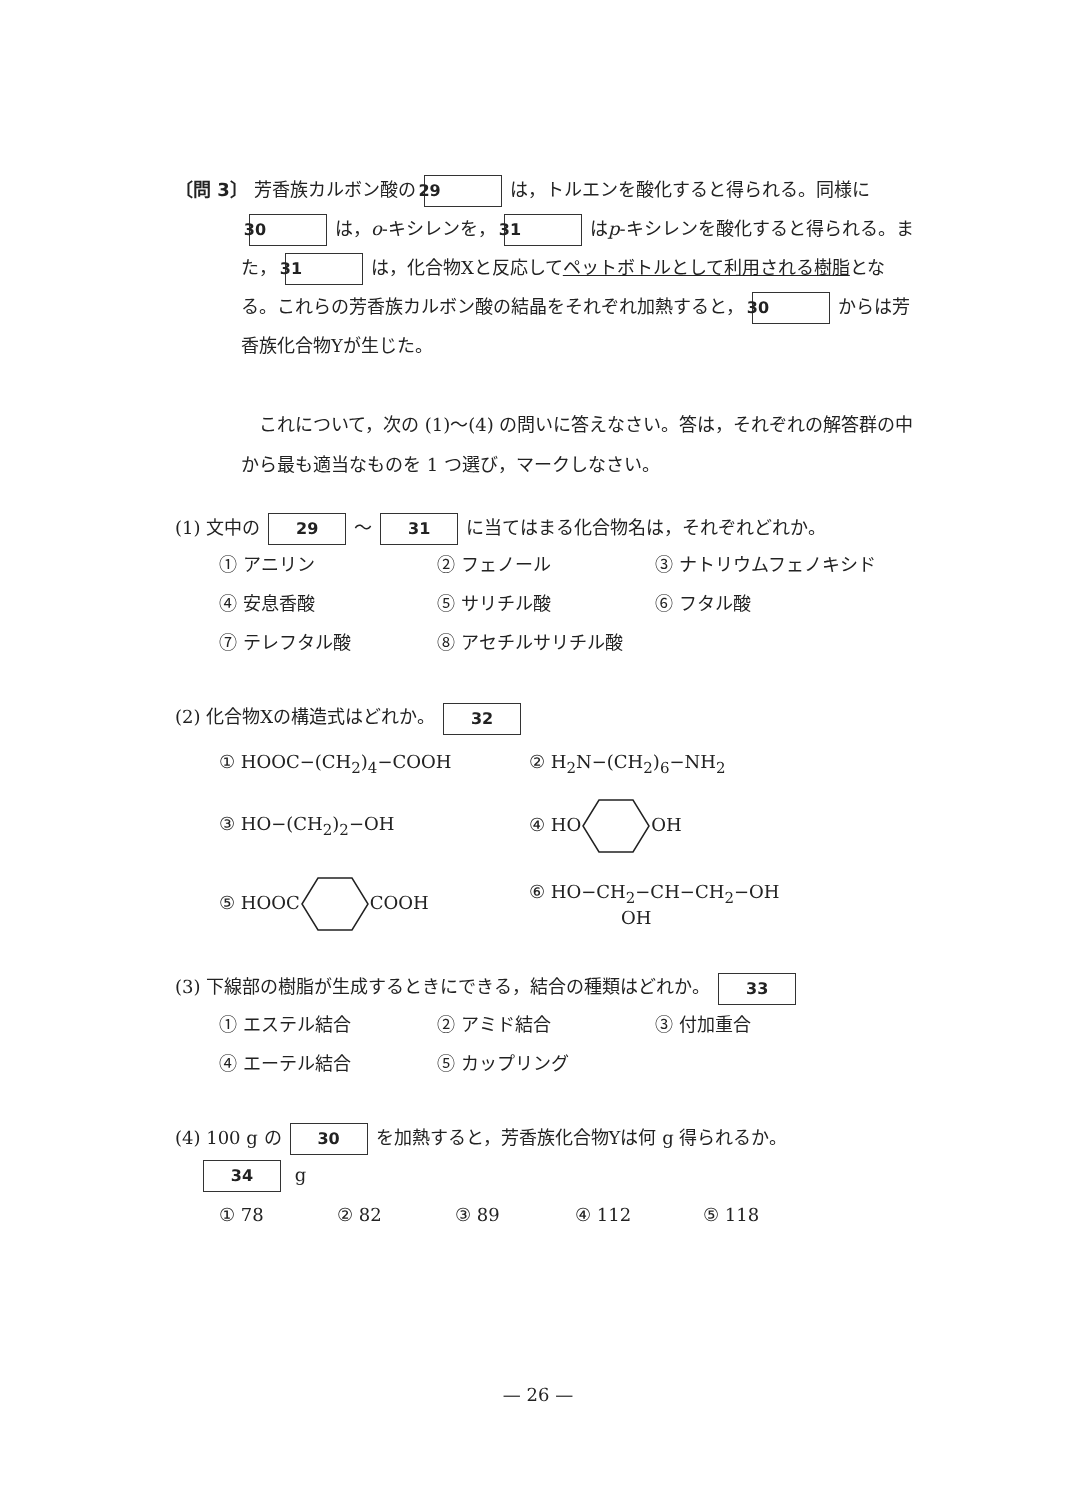〔問 3〕 芳香族カルボン酸の 29 は，トルエンを酸化すると得られる。同様に 30 は，o-キシレンを， 31 はp-キシレンを酸化すると得られる。また， 31 は，化合物Xと反応してペットボトルとして利用される樹脂となる。これらの芳香族カルボン酸の結晶をそれぞれ加熱すると， 30 からは芳香族化合物Yが生じた。
　これについて，次の (1)〜(4) の問いに答えなさい。答は，それぞれの解答群の中から最も適当なものを 1 つ選び，マークしなさい。
(1) 文中の 29 〜 31 に当てはまる化合物名は，それぞれどれか。
① アニリン ② フェノール ③ ナトリウムフェノキシド
④ 安息香酸 ⑤ サリチル酸 ⑥ フタル酸
⑦ テレフタル酸 ⑧ アセチルサリチル酸
(2) 化合物Xの構造式はどれか。 32
① HOOC−(CH<sub>2</sub>)<sub>4</sub>−COOH
② H<sub>2</sub>N−(CH<sub>2</sub>)<sub>6</sub>−NH<sub>2</sub>
③ HO−(CH<sub>2</sub>)<sub>2</sub>−OH
④ HOOH
⑤ HOOCCOOH
⑥ HO−CH<sub>2</sub>−CH−CH<sub>2</sub>−OH
OH
(3) 下線部の樹脂が生成するときにできる，結合の種類はどれか。 33
① エステル結合 ② アミド結合 ③ 付加重合
④ エーテル結合 ⑤ カップリング
(4) 100 g の 30 を加熱すると，芳香族化合物Yは何 g 得られるか。
34 g
① 78 ② 82 ③ 89 ④ 112 ⑤ 118
— 26 —